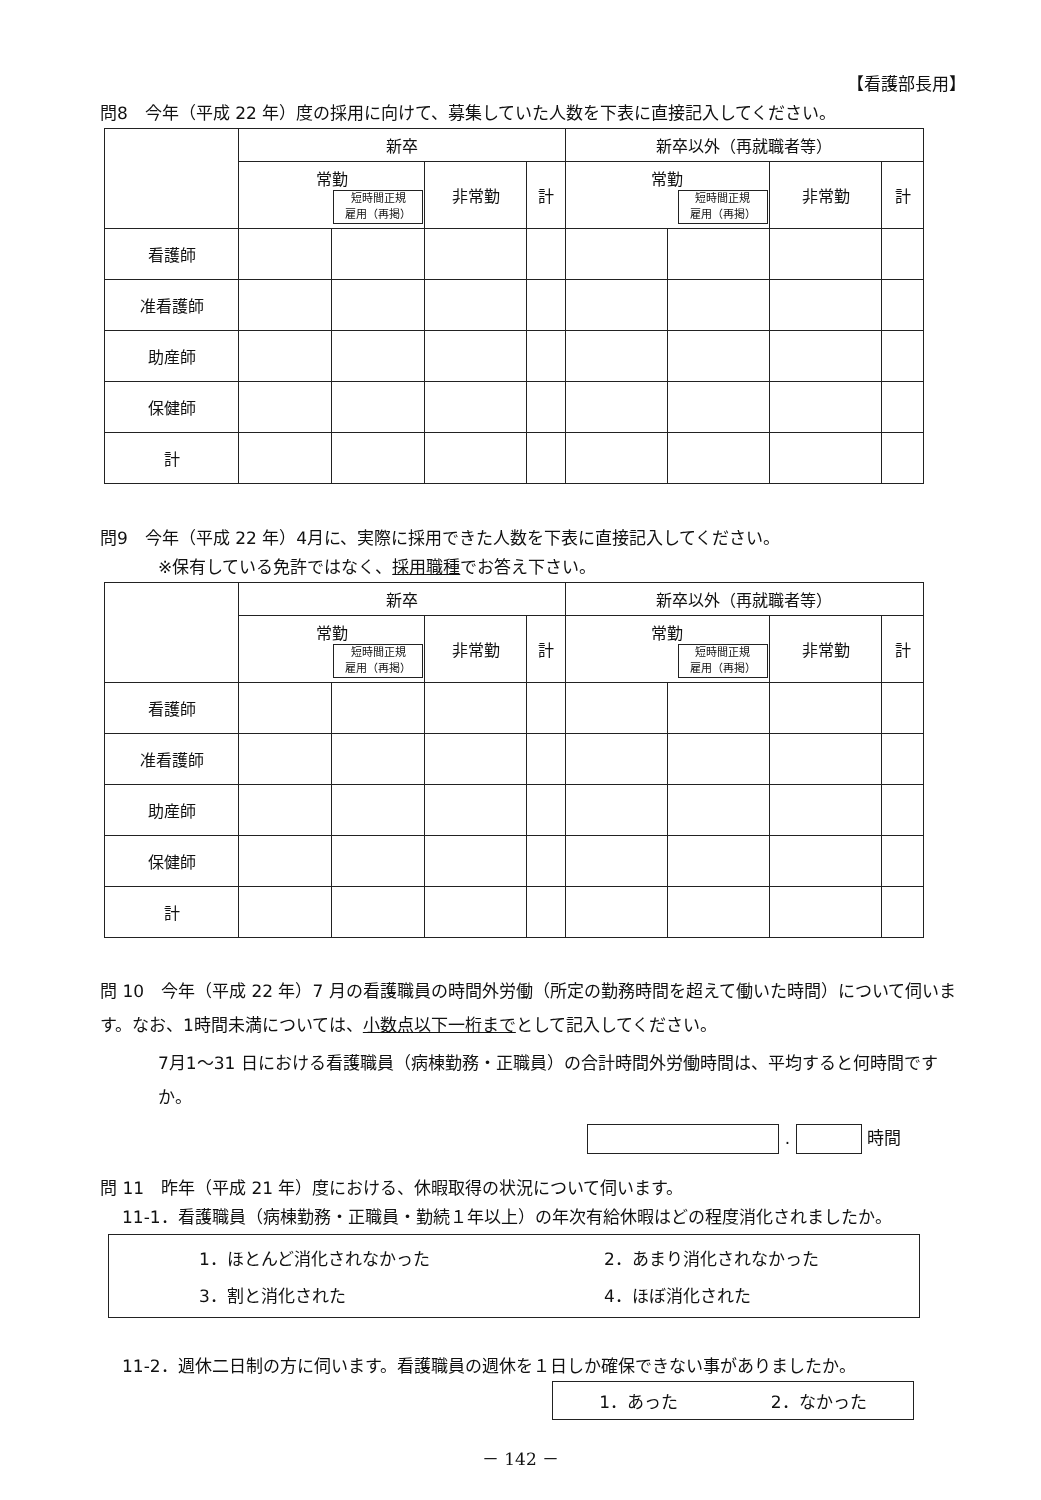【看護部長用】
問8　今年（平成 22 年）度の採用に向けて、募集していた人数を下表に直接記入してください。
| | 新卒 | | | | 新卒以外（再就職者等） | | | |
| --- | --- | --- | --- | --- | --- | --- | --- | --- |
| | 常勤 短時間正規 雇用（再掲） | | 非常勤 | 計 | 常勤 短時間正規 雇用（再掲） | | 非常勤 | 計 |
| 看護師 | | | | | | | | |
| 准看護師 | | | | | | | | |
| 助産師 | | | | | | | | |
| 保健師 | | | | | | | | |
| 計 | | | | | | | | |
問9　今年（平成 22 年）4月に、実際に採用できた人数を下表に直接記入してください。
※保有している免許ではなく、採用職種でお答え下さい。
| | 新卒 | | | | 新卒以外（再就職者等） | | | |
| --- | --- | --- | --- | --- | --- | --- | --- | --- |
| | 常勤 短時間正規 雇用（再掲） | | 非常勤 | 計 | 常勤 短時間正規 雇用（再掲） | | 非常勤 | 計 |
| 看護師 | | | | | | | | |
| 准看護師 | | | | | | | | |
| 助産師 | | | | | | | | |
| 保健師 | | | | | | | | |
| 計 | | | | | | | | |
問 10　今年（平成 22 年）7 月の看護職員の時間外労働（所定の勤務時間を超えて働いた時間）について伺います。なお、1時間未満については、小数点以下一桁までとして記入してください。
7月1～31 日における看護職員（病棟勤務・正職員）の合計時間外労働時間は、平均すると何時間ですか。
. 時間
問 11　昨年（平成 21 年）度における、休暇取得の状況について伺います。
11-1．看護職員（病棟勤務・正職員・勤続１年以上）の年次有給休暇はどの程度消化されましたか。
1．ほとんど消化されなかった
2．あまり消化されなかった
3．割と消化された
4．ほぼ消化された
11-2．週休二日制の方に伺います。看護職員の週休を１日しか確保できない事がありましたか。
1．あった 2．なかった
－ 142 －